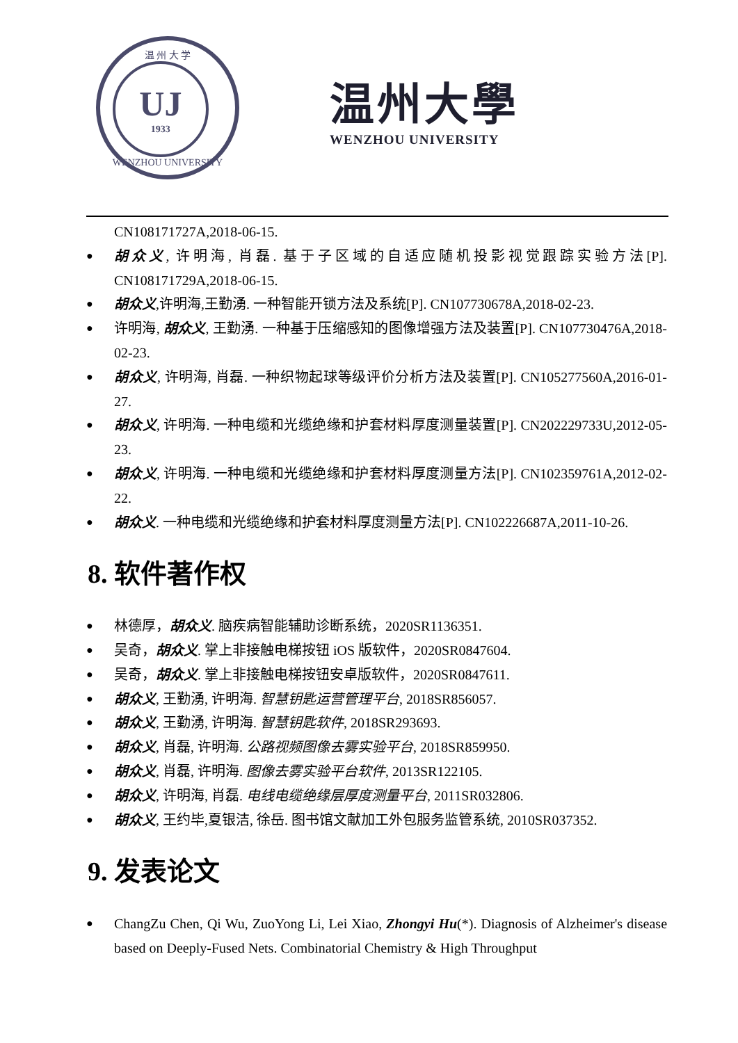温 州 大 学
UJ
1933
WENZHOU UNIVERSITY
温州大學
WENZHOU UNIVERSITY
CN108171727A,2018-06-15.
胡众义, 许明海, 肖磊. 基于子区域的自适应随机投影视觉跟踪实验方法[P]. CN108171729A,2018-06-15.
胡众义,许明海,王勤湧. 一种智能开锁方法及系统[P]. CN107730678A,2018-02-23.
许明海, 胡众义, 王勤湧. 一种基于压缩感知的图像增强方法及装置[P]. CN107730476A,2018-02-23.
胡众义, 许明海, 肖磊. 一种织物起球等级评价分析方法及装置[P]. CN105277560A,2016-01-27.
胡众义, 许明海. 一种电缆和光缆绝缘和护套材料厚度测量装置[P]. CN202229733U,2012-05-23.
胡众义, 许明海. 一种电缆和光缆绝缘和护套材料厚度测量方法[P]. CN102359761A,2012-02-22.
胡众义. 一种电缆和光缆绝缘和护套材料厚度测量方法[P]. CN102226687A,2011-10-26.
8. 软件著作权
林德厚，胡众义. 脑疾病智能辅助诊断系统，2020SR1136351.
吴奇，胡众义. 掌上非接触电梯按钮 iOS 版软件，2020SR0847604.
吴奇，胡众义. 掌上非接触电梯按钮安卓版软件，2020SR0847611.
胡众义, 王勤湧, 许明海. 智慧钥匙运营管理平台, 2018SR856057.
胡众义, 王勤湧, 许明海. 智慧钥匙软件, 2018SR293693.
胡众义, 肖磊, 许明海. 公路视频图像去雾实验平台, 2018SR859950.
胡众义, 肖磊, 许明海. 图像去雾实验平台软件, 2013SR122105.
胡众义, 许明海, 肖磊. 电线电缆绝缘层厚度测量平台, 2011SR032806.
胡众义, 王约毕,夏银洁, 徐岳. 图书馆文献加工外包服务监管系统, 2010SR037352.
9. 发表论文
ChangZu Chen, Qi Wu, ZuoYong Li, Lei Xiao, Zhongyi Hu(*). Diagnosis of Alzheimer's disease based on Deeply-Fused Nets. Combinatorial Chemistry & High Throughput